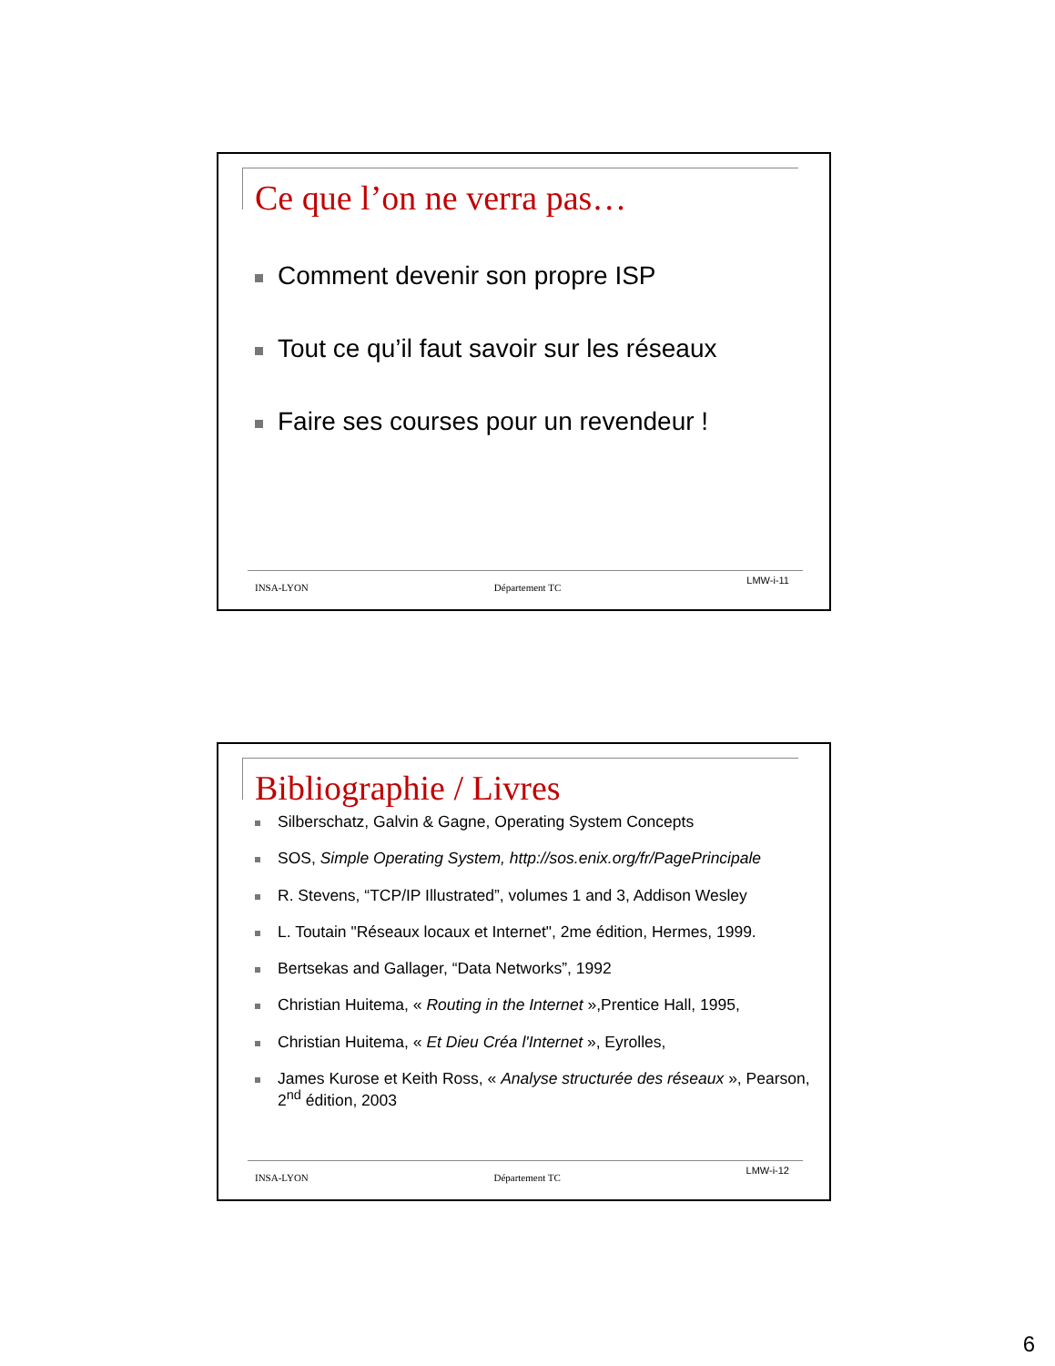Ce que l’on ne verra pas…
Comment devenir son propre ISP
Tout ce qu’il faut savoir sur les réseaux
Faire ses courses pour un revendeur !
INSA-LYON Département TC LMW-i-11
Bibliographie / Livres
Silberschatz, Galvin & Gagne, Operating System Concepts
SOS, Simple Operating System, http://sos.enix.org/fr/PagePrincipale
R. Stevens, “TCP/IP Illustrated”, volumes 1 and 3, Addison Wesley
L. Toutain "Réseaux locaux et Internet", 2me édition, Hermes, 1999.
Bertsekas and Gallager, “Data Networks”, 1992
Christian Huitema, « Routing in the Internet »,Prentice Hall, 1995,
Christian Huitema, « Et Dieu Créa l'Internet », Eyrolles,
James Kurose et Keith Ross, « Analyse structurée des réseaux », Pearson, 2<sup>nd</sup> édition, 2003
INSA-LYON Département TC LMW-i-12
6